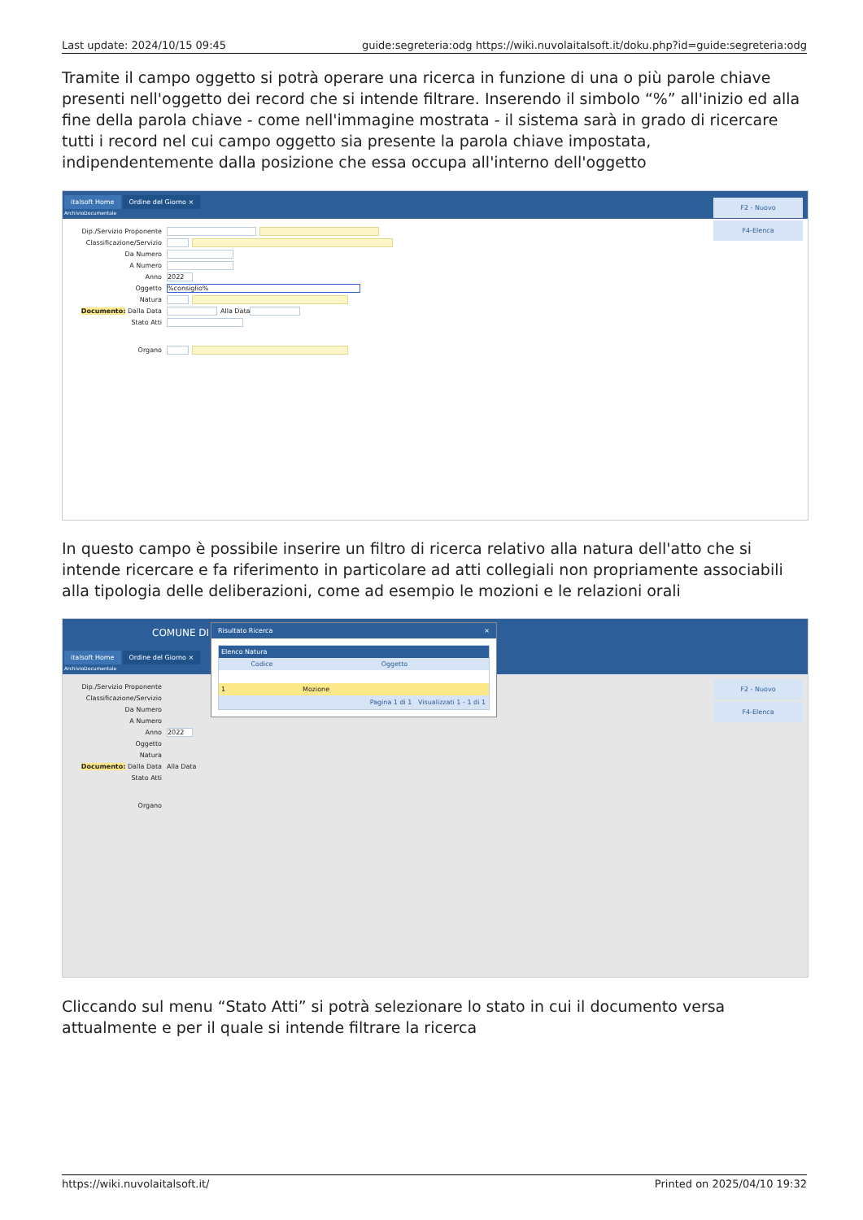Last update: 2024/10/15 09:45 guide:segreteria:odg https://wiki.nuvolaitalsoft.it/doku.php?id=guide:segreteria:odg
Tramite il campo oggetto si potrà operare una ricerca in funzione di una o più parole chiave presenti nell'oggetto dei record che si intende filtrare. Inserendo il simbolo “%” all'inizio ed alla fine della parola chiave - come nell'immagine mostrata - il sistema sarà in grado di ricercare tutti i record nel cui campo oggetto sia presente la parola chiave impostata, indipendentemente dalla posizione che essa occupa all'interno dell'oggetto
italsoft Home Ordine del Giorno ×
ArchivioDocumentale
Dip./Servizio Proponente
Classificazione/Servizio
Da Numero
A Numero
Anno 2022
Oggetto%consiglio%
Natura
Documento: Dalla Data Alla Data
Stato Atti
Organo
F2 - Nuovo
F4-Elenca
In questo campo è possibile inserire un filtro di ricerca relativo alla natura dell'atto che si intende ricercare e fa riferimento in particolare ad atti collegiali non propriamente associabili alla tipologia delle deliberazioni, come ad esempio le mozioni e le relazioni orali
COMUNE DI
italsoft Home Ordine del Giorno ×
ArchivioDocumentale
Dip./Servizio Proponente
Classificazione/Servizio
Da Numero
A Numero
Anno 2022
Oggetto
Natura
Documento: Dalla Data Alla Data
Stato Atti
Organo
F2 - Nuovo
F4-Elenca
Risultato Ricerca ×
Elenco Natura
Codice Oggetto
1 Mozione
Pagina 1 di 1 Visualizzati 1 - 1 di 1
Cliccando sul menu “Stato Atti” si potrà selezionare lo stato in cui il documento versa attualmente e per il quale si intende filtrare la ricerca
https://wiki.nuvolaitalsoft.it/ Printed on 2025/04/10 19:32